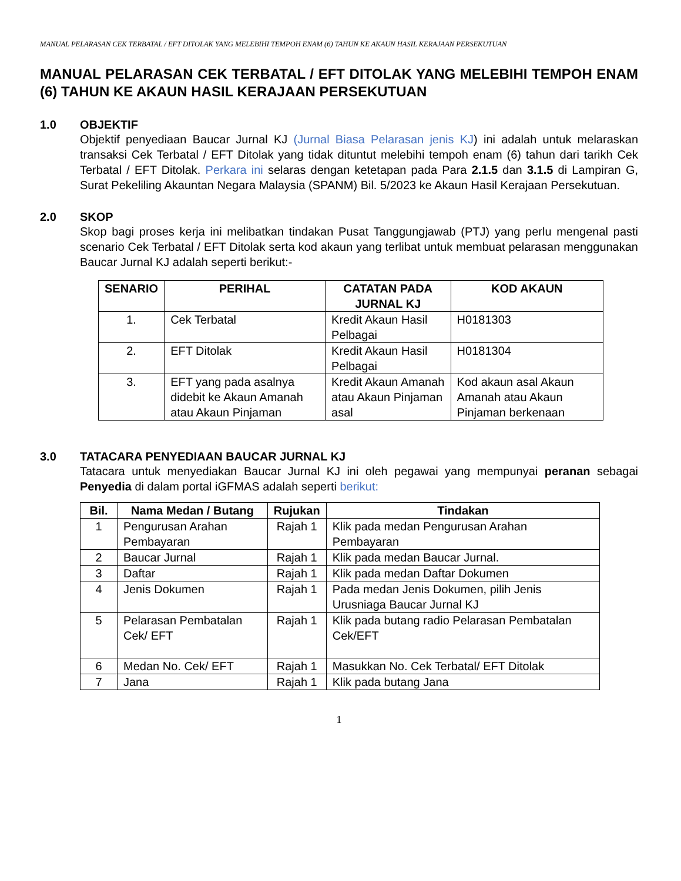MANUAL PELARASAN CEK TERBATAL / EFT DITOLAK YANG MELEBIHI TEMPOH ENAM (6) TAHUN KE AKAUN HASIL KERAJAAN PERSEKUTUAN
MANUAL PELARASAN CEK TERBATAL / EFT DITOLAK YANG MELEBIHI TEMPOH ENAM (6) TAHUN KE AKAUN HASIL KERAJAAN PERSEKUTUAN
1.0 OBJEKTIF
Objektif penyediaan Baucar Jurnal KJ (Jurnal Biasa Pelarasan jenis KJ) ini adalah untuk melaraskan transaksi Cek Terbatal / EFT Ditolak yang tidak dituntut melebihi tempoh enam (6) tahun dari tarikh Cek Terbatal / EFT Ditolak. Perkara ini selaras dengan ketetapan pada Para 2.1.5 dan 3.1.5 di Lampiran G, Surat Pekeliling Akauntan Negara Malaysia (SPANM) Bil. 5/2023 ke Akaun Hasil Kerajaan Persekutuan.
2.0 SKOP
Skop bagi proses kerja ini melibatkan tindakan Pusat Tanggungjawab (PTJ) yang perlu mengenal pasti scenario Cek Terbatal / EFT Ditolak serta kod akaun yang terlibat untuk membuat pelarasan menggunakan Baucar Jurnal KJ adalah seperti berikut:-
| SENARIO | PERIHAL | CATATAN PADA JURNAL KJ | KOD AKAUN |
| --- | --- | --- | --- |
| 1. | Cek Terbatal | Kredit Akaun Hasil Pelbagai | H0181303 |
| 2. | EFT Ditolak | Kredit Akaun Hasil Pelbagai | H0181304 |
| 3. | EFT yang pada asalnya didebit ke Akaun Amanah atau Akaun Pinjaman | Kredit Akaun Amanah atau Akaun Pinjaman asal | Kod akaun asal Akaun Amanah atau Akaun Pinjaman berkenaan |
3.0 TATACARA PENYEDIAAN BAUCAR JURNAL KJ
Tatacara untuk menyediakan Baucar Jurnal KJ ini oleh pegawai yang mempunyai peranan sebagai Penyedia di dalam portal iGFMAS adalah seperti berikut:
| Bil. | Nama Medan / Butang | Rujukan | Tindakan |
| --- | --- | --- | --- |
| 1 | Pengurusan Arahan Pembayaran | Rajah 1 | Klik pada medan Pengurusan Arahan Pembayaran |
| 2 | Baucar Jurnal | Rajah 1 | Klik pada medan Baucar Jurnal. |
| 3 | Daftar | Rajah 1 | Klik pada medan Daftar Dokumen |
| 4 | Jenis Dokumen | Rajah 1 | Pada medan Jenis Dokumen, pilih Jenis Urusniaga Baucar Jurnal KJ |
| 5 | Pelarasan Pembatalan Cek/ EFT | Rajah 1 | Klik pada butang radio Pelarasan Pembatalan Cek/EFT |
| 6 | Medan No. Cek/ EFT | Rajah 1 | Masukkan No. Cek Terbatal/ EFT Ditolak |
| 7 | Jana | Rajah 1 | Klik pada butang Jana |
1